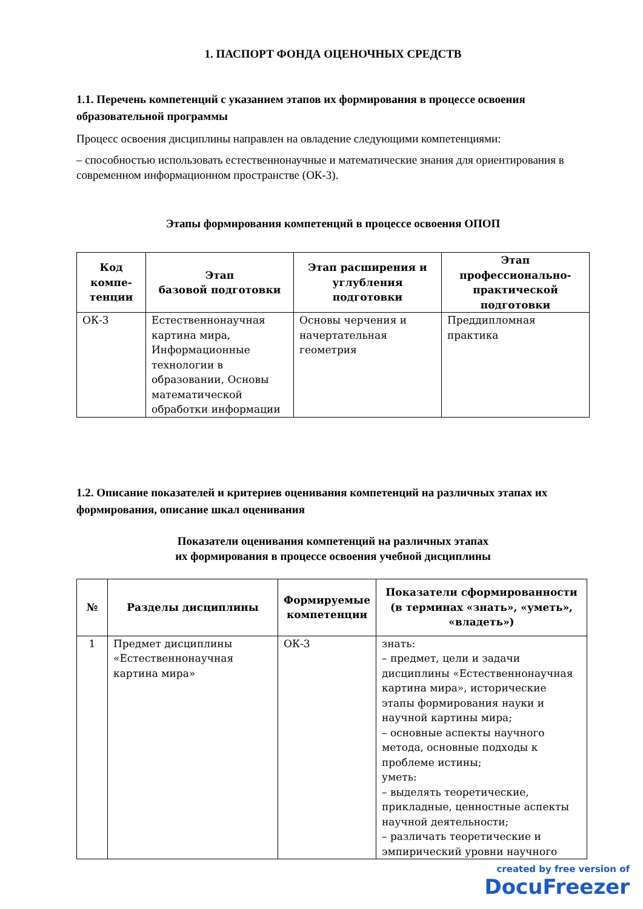1. ПАСПОРТ ФОНДА ОЦЕНОЧНЫХ СРЕДСТВ
1.1. Перечень компетенций с указанием этапов их формирования в процессе освоения образовательной программы
Процесс освоения дисциплины направлен на овладение следующими компетенциями:
– способностью использовать естественнонаучные и математические знания для ориентирования в современном информационном пространстве (ОК-3).
Этапы формирования компетенций в процессе освоения ОПОП
| Код компе-тенции | Этап базовой подготовки | Этап расширения и углубления подготовки | Этап профессионально-практической подготовки |
| --- | --- | --- | --- |
| ОК-3 | Естественнонаучная картина мира, Информационные технологии в образовании, Основы математической обработки информации | Основы черчения и начертательная геометрия | Преддипломная практика |
1.2. Описание показателей и критериев оценивания компетенций на различных этапах их формирования, описание шкал оценивания
Показатели оценивания компетенций на различных этапах
их формирования в процессе освоения учебной дисциплины
| № | Разделы дисциплины | Формируемые компетенции | Показатели сформированности (в терминах «знать», «уметь», «владеть») |
| --- | --- | --- | --- |
| 1 | Предмет дисциплины «Естественнонаучная картина мира» | ОК-3 | знать: – предмет, цели и задачи дисциплины «Естественнонаучная картина мира», исторические этапы формирования науки и научной картины мира; – основные аспекты научного метода, основные подходы к проблеме истины; уметь: – выделять теоретические, прикладные, ценностные аспекты научной деятельности; – различать теоретические и эмпирический уровни научного |
created by free version of
DocuFreezer